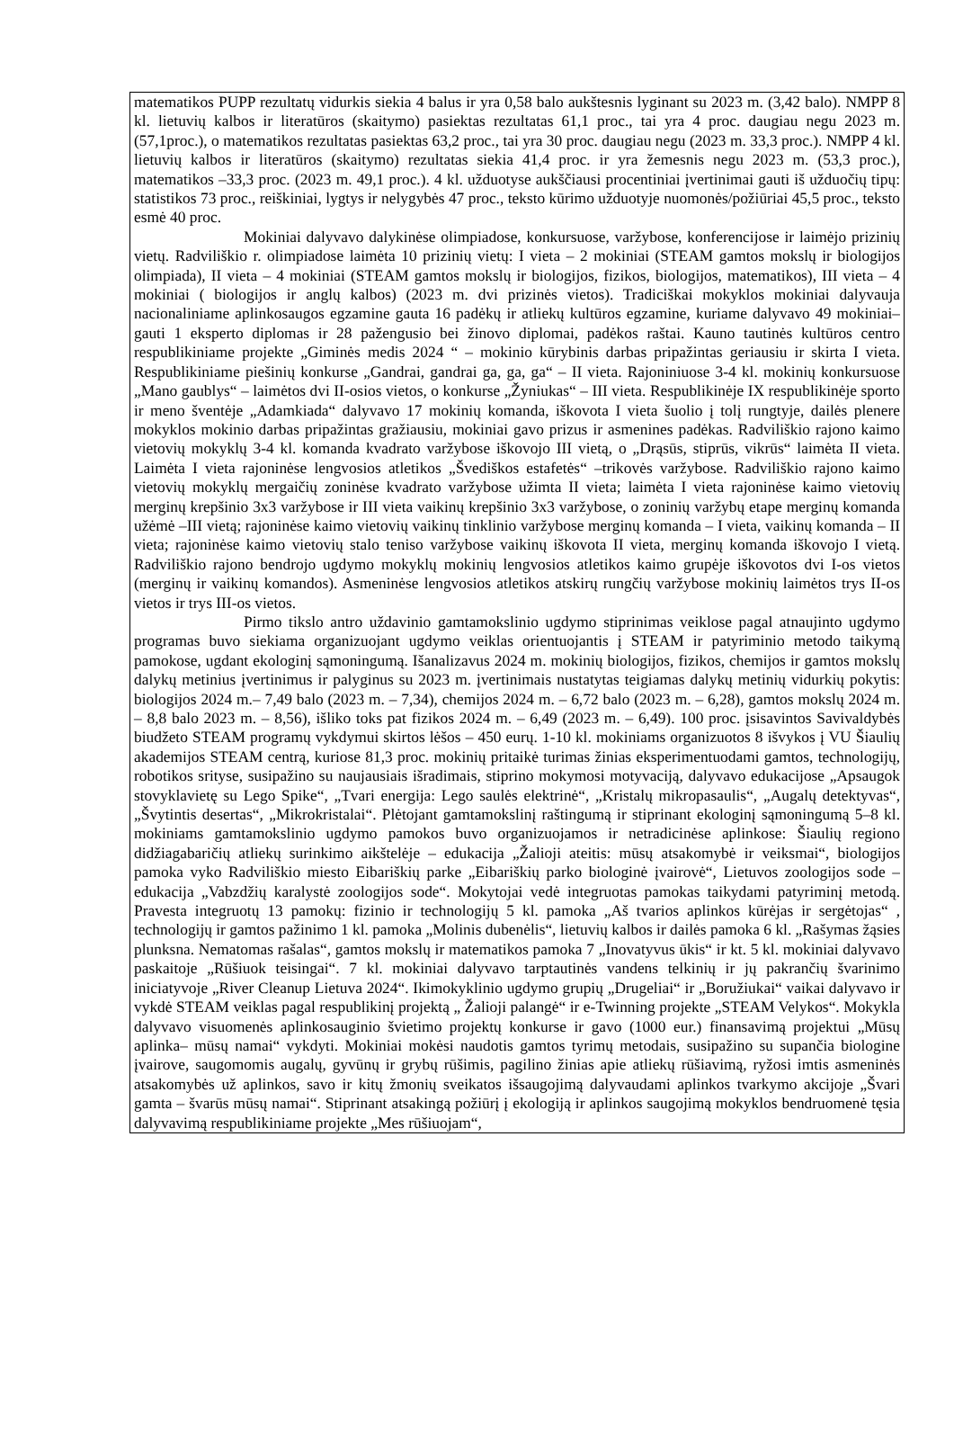matematikos PUPP rezultatų vidurkis siekia 4 balus ir yra 0,58 balo aukštesnis lyginant su 2023 m. (3,42 balo). NMPP 8 kl. lietuvių kalbos ir literatūros (skaitymo) pasiektas rezultatas 61,1 proc., tai yra 4 proc. daugiau negu 2023 m. (57,1proc.), o matematikos rezultatas pasiektas 63,2 proc., tai yra 30 proc. daugiau negu (2023 m. 33,3 proc.). NMPP 4 kl. lietuvių kalbos ir literatūros (skaitymo) rezultatas siekia 41,4 proc. ir yra žemesnis negu 2023 m. (53,3 proc.), matematikos –33,3 proc. (2023 m. 49,1 proc.). 4 kl. užduotyse aukščiausi procentiniai įvertinimai gauti iš užduočių tipų: statistikos 73 proc., reiškiniai, lygtys ir nelygybės 47 proc., teksto kūrimo užduotyje nuomonės/požiūriai 45,5 proc., teksto esmė 40 proc.
Mokiniai dalyvavo dalykinėse olimpiadose, konkursuose, varžybose, konferencijose ir laimėjo prizinių vietų. Radviliškio r. olimpiadose laimėta 10 prizinių vietų: I vieta – 2 mokiniai (STEAM gamtos mokslų ir biologijos olimpiada), II vieta – 4 mokiniai (STEAM gamtos mokslų ir biologijos, fizikos, biologijos, matematikos), III vieta – 4 mokiniai ( biologijos ir anglų kalbos) (2023 m. dvi prizinės vietos). Tradiciškai mokyklos mokiniai dalyvauja nacionaliniame aplinkosaugos egzamine gauta 16 padėkų ir atliekų kultūros egzamine, kuriame dalyvavo 49 mokiniai– gauti 1 eksperto diplomas ir 28 pažengusio bei žinovo diplomai, padėkos raštai. Kauno tautinės kultūros centro respublikiniame projekte „Giminės medis 2024 “ – mokinio kūrybinis darbas pripažintas geriausiu ir skirta I vieta. Respublikiniame piešinių konkurse „Gandrai, gandrai ga, ga, ga“ – II vieta. Rajoniniuose 3-4 kl. mokinių konkursuose „Mano gaublys“ – laimėtos dvi II-osios vietos, o konkurse „Žyniukas“ – III vieta. Respublikinėje IX respublikinėje sporto ir meno šventėje „Adamkiada“ dalyvavo 17 mokinių komanda, iškovota I vieta šuolio į tolį rungtyje, dailės plenere mokyklos mokinio darbas pripažintas gražiausiu, mokiniai gavo prizus ir asmenines padėkas. Radviliškio rajono kaimo vietovių mokyklų 3-4 kl. komanda kvadrato varžybose iškovojo III vietą, o „Drąsūs, stiprūs, vikrūs“ laimėta II vieta. Laimėta I vieta rajoninėse lengvosios atletikos „Švediškos estafetės“ –trikovės varžybose. Radviliškio rajono kaimo vietovių mokyklų mergaičių zoninėse kvadrato varžybose užimta II vieta; laimėta I vieta rajoninėse kaimo vietovių merginų krepšinio 3x3 varžybose ir III vieta vaikinų krepšinio 3x3 varžybose, o zoninių varžybų etape merginų komanda užėmė –III vietą; rajoninėse kaimo vietovių vaikinų tinklinio varžybose merginų komanda – I vieta, vaikinų komanda – II vieta; rajoninėse kaimo vietovių stalo teniso varžybose vaikinų iškovota II vieta, merginų komanda iškovojo I vietą. Radviliškio rajono bendrojo ugdymo mokyklų mokinių lengvosios atletikos kaimo grupėje iškovotos dvi I-os vietos (merginų ir vaikinų komandos). Asmeninėse lengvosios atletikos atskirų rungčių varžybose mokinių laimėtos trys II-os vietos ir trys III-os vietos.
Pirmo tikslo antro uždavinio gamtamokslinio ugdymo stiprinimas veiklose pagal atnaujinto ugdymo programas buvo siekiama organizuojant ugdymo veiklas orientuojantis į STEAM ir patyriminio metodo taikymą pamokose, ugdant ekologinį sąmoningumą. Išanalizavus 2024 m. mokinių biologijos, fizikos, chemijos ir gamtos mokslų dalykų metinius įvertinimus ir palyginus su 2023 m. įvertinimais nustatytas teigiamas dalykų metinių vidurkių pokytis: biologijos 2024 m.– 7,49 balo (2023 m. – 7,34), chemijos 2024 m. – 6,72 balo (2023 m. – 6,28), gamtos mokslų 2024 m. – 8,8 balo 2023 m. – 8,56), išliko toks pat fizikos 2024 m. – 6,49 (2023 m. – 6,49). 100 proc. įsisavintos Savivaldybės biudžeto STEAM programų vykdymui skirtos lėšos – 450 eurų. 1-10 kl. mokiniams organizuotos 8 išvykos į VU Šiaulių akademijos STEAM centrą, kuriose 81,3 proc. mokinių pritaikė turimas žinias eksperimentuodami gamtos, technologijų, robotikos srityse, susipažino su naujausiais išradimais, stiprino mokymosi motyvaciją, dalyvavo edukacijose „Apsaugok stovyklavietę su Lego Spike“, „Tvari energija: Lego saulės elektrinė“, „Kristalų mikropasaulis“, „Augalų detektyvas“, „Švytintis desertas“, „Mikrokristalai“. Plėtojant gamtamokslinį raštingumą ir stiprinant ekologinį sąmoningumą 5–8 kl. mokiniams gamtamokslinio ugdymo pamokos buvo organizuojamos ir netradicinėse aplinkose: Šiaulių regiono didžiagabaričių atliekų surinkimo aikštelėje – edukacija „Žalioji ateitis: mūsų atsakomybė ir veiksmai“, biologijos pamoka vyko Radviliškio miesto Eibariškių parke „Eibariškių parko biologinė įvairovė“, Lietuvos zoologijos sode – edukacija „Vabzdžių karalystė zoologijos sode“. Mokytojai vedė integruotas pamokas taikydami patyriminį metodą. Pravesta integruotų 13 pamokų: fizinio ir technologijų 5 kl. pamoka „Aš tvarios aplinkos kūrėjas ir sergėtojas“ , technologijų ir gamtos pažinimo 1 kl. pamoka „Molinis dubenėlis“, lietuvių kalbos ir dailės pamoka 6 kl. „Rašymas žąsies plunksna. Nematomas rašalas“, gamtos mokslų ir matematikos pamoka 7 „Inovatyvus ūkis“ ir kt. 5 kl. mokiniai dalyvavo paskaitoje „Rūšiuok teisingai“. 7 kl. mokiniai dalyvavo tarptautinės vandens telkinių ir jų pakrančių švarinimo iniciatyvoje „River Cleanup Lietuva 2024“. Ikimokyklinio ugdymo grupių „Drugeliai“ ir „Boružiukai“ vaikai dalyvavo ir vykdė STEAM veiklas pagal respublikinį projektą „ Žalioji palangė“ ir e-Twinning projekte „STEAM Velykos“. Mokykla dalyvavo visuomenės aplinkosauginio švietimo projektų konkurse ir gavo (1000 eur.) finansavimą projektui „Mūsų aplinka– mūsų namai“ vykdyti. Mokiniai mokėsi naudotis gamtos tyrimų metodais, susipažino su supančia biologine įvairove, saugomomis augalų, gyvūnų ir grybų rūšimis, pagilino žinias apie atliekų rūšiavimą, ryžosi imtis asmeninės atsakomybės už aplinkos, savo ir kitų žmonių sveikatos išsaugojimą dalyvaudami aplinkos tvarkymo akcijoje „Švari gamta – švarūs mūsų namai“. Stiprinant atsakingą požiūrį į ekologiją ir aplinkos saugojimą mokyklos bendruomenė tęsia dalyvavimą respublikiniame projekte „Mes rūšiuojam“,